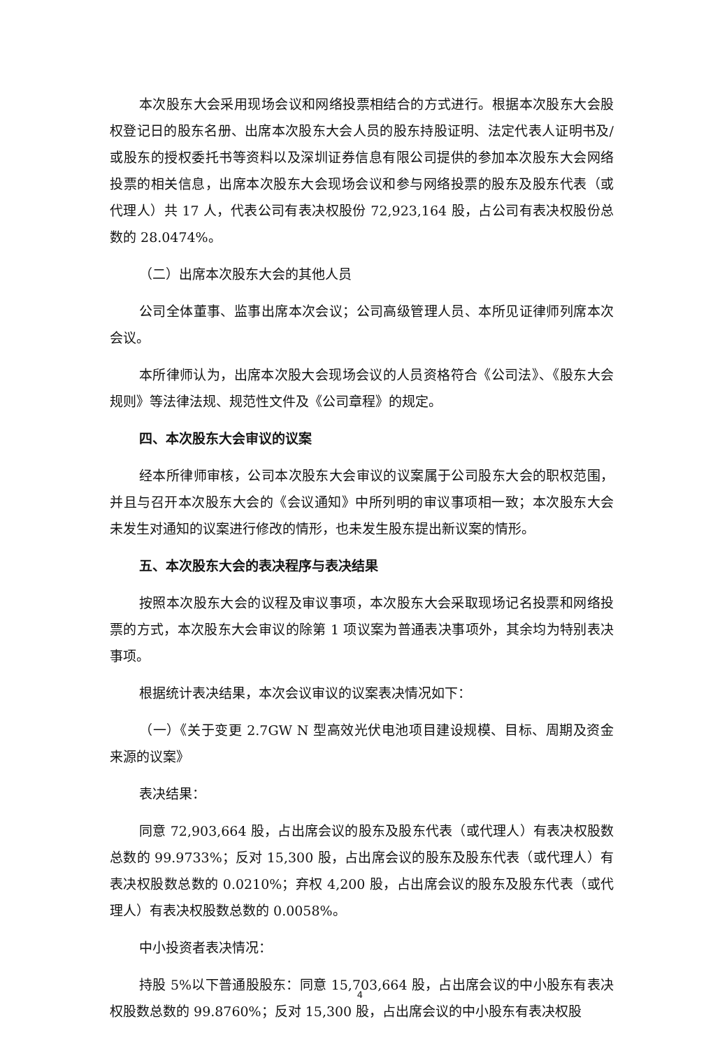本次股东大会采用现场会议和网络投票相结合的方式进行。根据本次股东大会股权登记日的股东名册、出席本次股东大会人员的股东持股证明、法定代表人证明书及/或股东的授权委托书等资料以及深圳证券信息有限公司提供的参加本次股东大会网络投票的相关信息，出席本次股东大会现场会议和参与网络投票的股东及股东代表（或代理人）共 17 人，代表公司有表决权股份 72,923,164 股，占公司有表决权股份总数的 28.0474%。
（二）出席本次股东大会的其他人员
公司全体董事、监事出席本次会议；公司高级管理人员、本所见证律师列席本次会议。
本所律师认为，出席本次股大会现场会议的人员资格符合《公司法》、《股东大会规则》等法律法规、规范性文件及《公司章程》的规定。
四、本次股东大会审议的议案
经本所律师审核，公司本次股东大会审议的议案属于公司股东大会的职权范围，并且与召开本次股东大会的《会议通知》中所列明的审议事项相一致；本次股东大会未发生对通知的议案进行修改的情形，也未发生股东提出新议案的情形。
五、本次股东大会的表决程序与表决结果
按照本次股东大会的议程及审议事项，本次股东大会采取现场记名投票和网络投票的方式，本次股东大会审议的除第 1 项议案为普通表决事项外，其余均为特别表决事项。
根据统计表决结果，本次会议审议的议案表决情况如下：
（一）《关于变更 2.7GW N 型高效光伏电池项目建设规模、目标、周期及资金来源的议案》
表决结果：
同意 72,903,664 股，占出席会议的股东及股东代表（或代理人）有表决权股数总数的 99.9733%；反对 15,300 股，占出席会议的股东及股东代表（或代理人）有表决权股数总数的 0.0210%；弃权 4,200 股，占出席会议的股东及股东代表（或代理人）有表决权股数总数的 0.0058%。
中小投资者表决情况：
持股 5%以下普通股股东：同意 15,703,664 股，占出席会议的中小股东有表决权股数总数的 99.8760%；反对 15,300 股，占出席会议的中小股东有表决权股
4